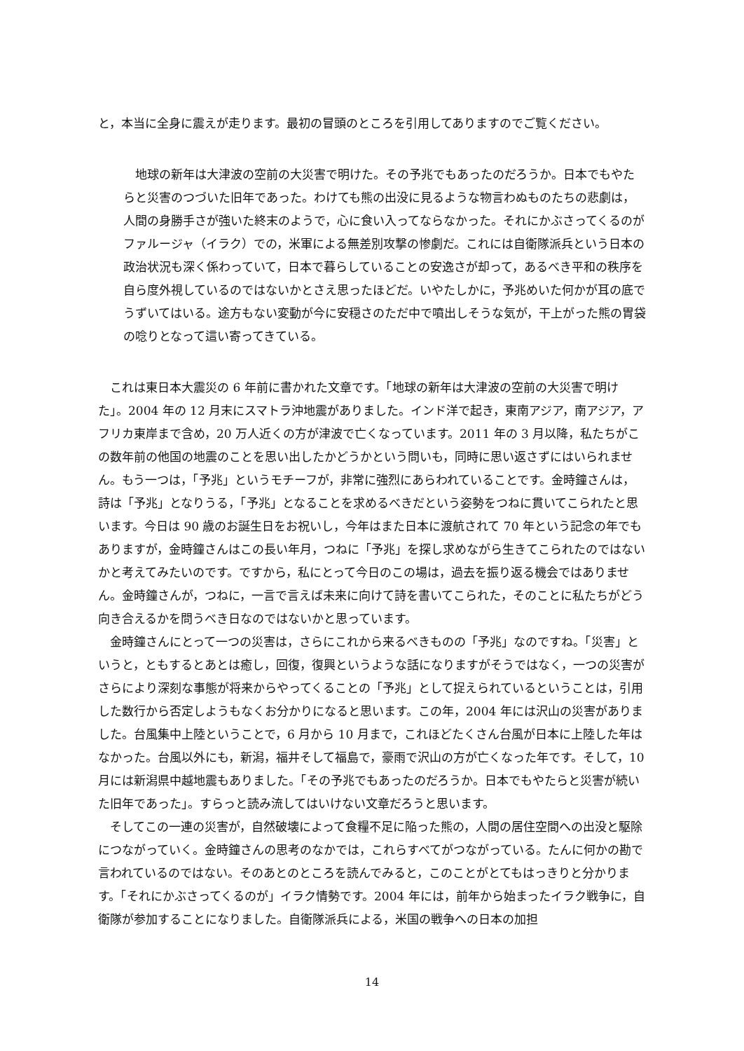と，本当に全身に震えが走ります。最初の冒頭のところを引用してありますのでご覧ください。
　地球の新年は大津波の空前の大災害で明けた。その予兆でもあったのだろうか。日本でもやたらと災害のつづいた旧年であった。わけても熊の出没に見るような物言わぬものたちの悲劇は，人間の身勝手さが強いた終末のようで，心に食い入ってならなかった。それにかぶさってくるのがファルージャ（イラク）での，米軍による無差別攻撃の惨劇だ。これには自衛隊派兵という日本の政治状況も深く係わっていて，日本で暮らしていることの安逸さが却って，あるべき平和の秩序を自ら度外視しているのではないかとさえ思ったほどだ。いやたしかに，予兆めいた何かが耳の底でうずいてはいる。途方もない変動が今に安穏さのただ中で噴出しそうな気が，干上がった熊の胃袋の唸りとなって這い寄ってきている。
　これは東日本大震災の 6 年前に書かれた文章です。「地球の新年は大津波の空前の大災害で明けた」。2004 年の 12 月末にスマトラ沖地震がありました。インド洋で起き，東南アジア，南アジア，アフリカ東岸まで含め，20 万人近くの方が津波で亡くなっています。2011 年の 3 月以降，私たちがこの数年前の他国の地震のことを思い出したかどうかという問いも，同時に思い返さずにはいられません。もう一つは，「予兆」というモチーフが，非常に強烈にあらわれていることです。金時鐘さんは，詩は「予兆」となりうる，「予兆」となることを求めるべきだという姿勢をつねに貫いてこられたと思います。今日は 90 歳のお誕生日をお祝いし，今年はまた日本に渡航されて 70 年という記念の年でもありますが，金時鐘さんはこの長い年月，つねに「予兆」を探し求めながら生きてこられたのではないかと考えてみたいのです。ですから，私にとって今日のこの場は，過去を振り返る機会ではありません。金時鐘さんが，つねに，一言で言えば未来に向けて詩を書いてこられた，そのことに私たちがどう向き合えるかを問うべき日なのではないかと思っています。
　金時鐘さんにとって一つの災害は，さらにこれから来るべきものの「予兆」なのですね。「災害」というと，ともするとあとは癒し，回復，復興というような話になりますがそうではなく，一つの災害がさらにより深刻な事態が将来からやってくることの「予兆」として捉えられているということは，引用した数行から否定しようもなくお分かりになると思います。この年，2004 年には沢山の災害がありました。台風集中上陸ということで，6 月から 10 月まで，これほどたくさん台風が日本に上陸した年はなかった。台風以外にも，新潟，福井そして福島で，豪雨で沢山の方が亡くなった年です。そして，10 月には新潟県中越地震もありました。「その予兆でもあったのだろうか。日本でもやたらと災害が続いた旧年であった」。すらっと読み流してはいけない文章だろうと思います。
　そしてこの一連の災害が，自然破壊によって食糧不足に陥った熊の，人間の居住空間への出没と駆除につながっていく。金時鐘さんの思考のなかでは，これらすべてがつながっている。たんに何かの勘で言われているのではない。そのあとのところを読んでみると，このことがとてもはっきりと分かります。「それにかぶさってくるのが」イラク情勢です。2004 年には，前年から始まったイラク戦争に，自衛隊が参加することになりました。自衛隊派兵による，米国の戦争への日本の加担
14